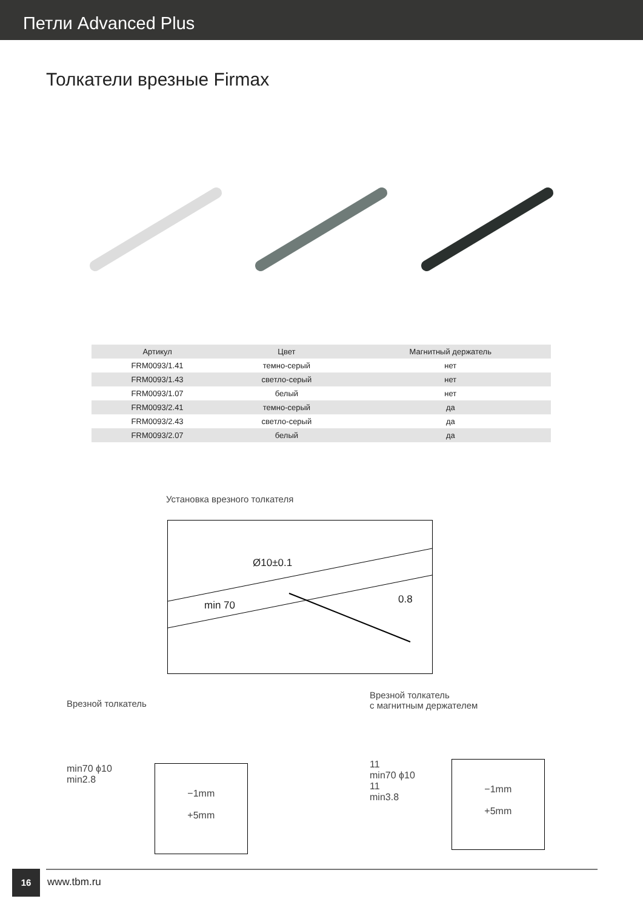Петли Advanced Plus
Толкатели врезные Firmax
| Артикул | Цвет | Магнитный держатель |
| --- | --- | --- |
| FRM0093/1.41 | темно-серый | нет |
| FRM0093/1.43 | светло-серый | нет |
| FRM0093/1.07 | белый | нет |
| FRM0093/2.41 | темно-серый | да |
| FRM0093/2.43 | светло-серый | да |
| FRM0093/2.07 | белый | да |
Установка врезного толкателя
min 70 0.8
Ø10±0.1
Врезной толкатель
min70 ϕ10
min2.8
−1mm
+5mm
Врезной толкатель
с магнитным держателем
11
min70 ϕ10
11
min3.8
−1mm
+5mm
16
www.tbm.ru